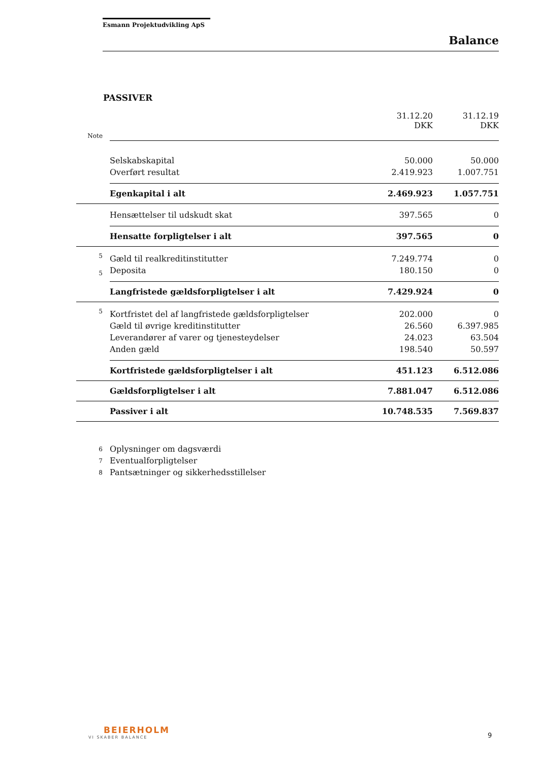Esmann Projektudvikling ApS
Balance
PASSIVER
| | | 31.12.20 DKK | 31.12.19 DKK |
| --- | --- | --- | --- |
| Note | | | |
| | Selskabskapital | 50.000 | 50.000 |
| | Overført resultat | 2.419.923 | 1.007.751 |
| | Egenkapital i alt | 2.469.923 | 1.057.751 |
| | Hensættelser til udskudt skat | 397.565 | 0 |
| | Hensatte forpligtelser i alt | 397.565 | 0 |
| 5 | Gæld til realkreditinstitutter | 7.249.774 | 0 |
| 5 | Deposita | 180.150 | 0 |
| | Langfristede gældsforpligtelser i alt | 7.429.924 | 0 |
| 5 | Kortfristet del af langfristede gældsforpligtelser | 202.000 | 0 |
| | Gæld til øvrige kreditinstitutter | 26.560 | 6.397.985 |
| | Leverandører af varer og tjenesteydelser | 24.023 | 63.504 |
| | Anden gæld | 198.540 | 50.597 |
| | Kortfristede gældsforpligtelser i alt | 451.123 | 6.512.086 |
| | Gældsforpligtelser i alt | 7.881.047 | 6.512.086 |
| | Passiver i alt | 10.748.535 | 7.569.837 |
| 6 | Oplysninger om dagsværdi | | |
| 7 | Eventualforpligtelser | | |
| 8 | Pantsætninger og sikkerhedsstillelser | | |
BEIERHOLM
VI SKABER BALANCE
9